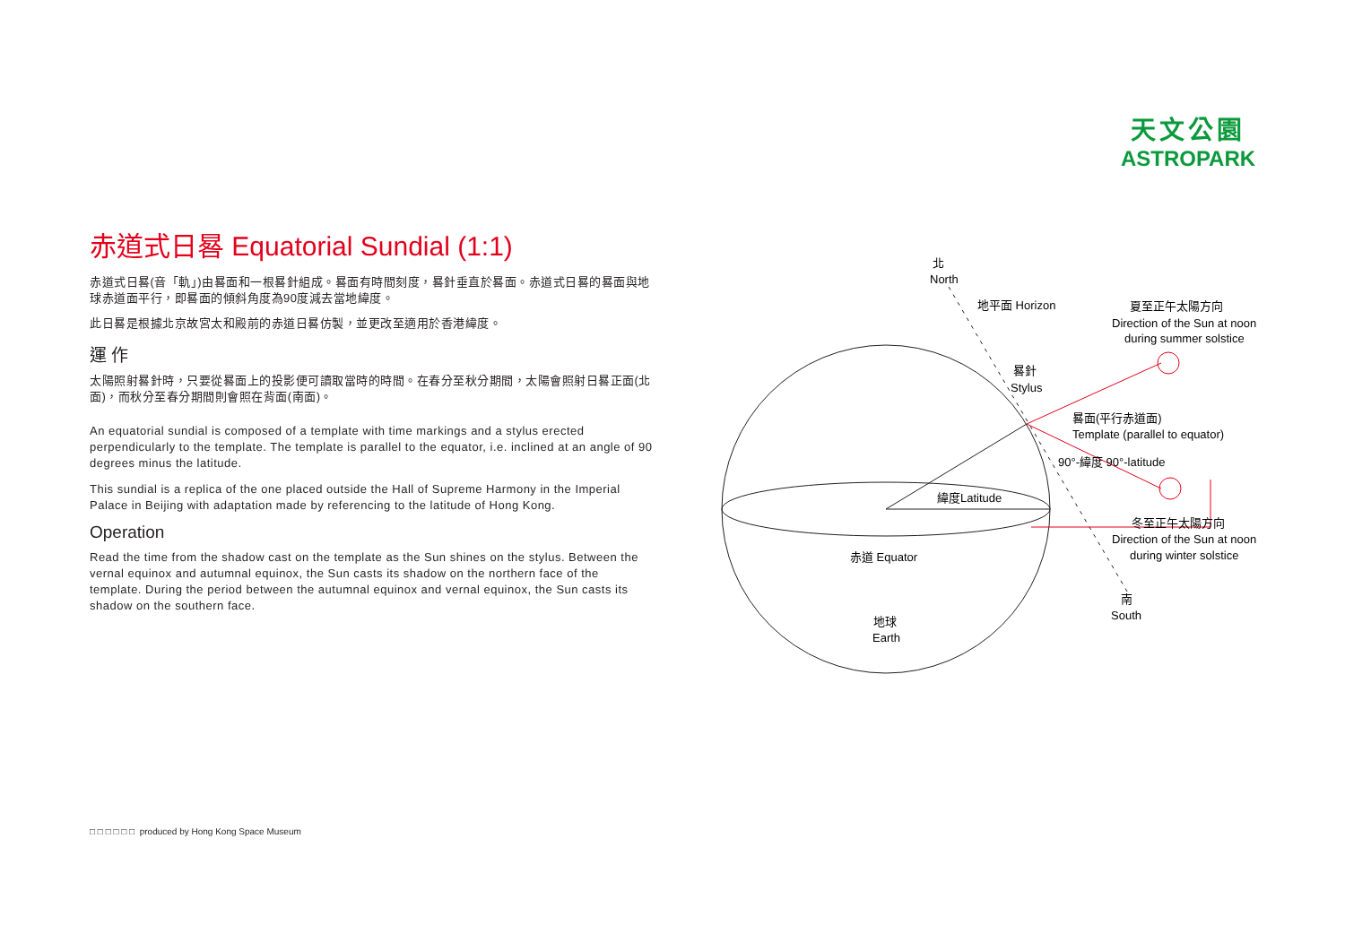天文公園
ASTROPARK
赤道式日晷 Equatorial Sundial (1:1)
赤道式日晷(音「軌」)由晷面和一根晷針組成。晷面有時間刻度，晷針垂直於晷面。赤道式日晷的晷面與地球赤道面平行，即晷面的傾斜角度為90度減去當地緯度。
此日晷是根據北京故宮太和殿前的赤道日晷仿製，並更改至適用於香港緯度。
運 作
太陽照射晷針時，只要從晷面上的投影便可讀取當時的時間。在春分至秋分期間，太陽會照射日晷正面(北面)，而秋分至春分期間則會照在背面(南面)。
An equatorial sundial is composed of a template with time markings and a stylus erected perpendicularly to the template. The template is parallel to the equator, i.e. inclined at an angle of 90 degrees minus the latitude.
This sundial is a replica of the one placed outside the Hall of Supreme Harmony in the Imperial Palace in Beijing with adaptation made by referencing to the latitude of Hong Kong.
Operation
Read the time from the shadow cast on the template as the Sun shines on the stylus. Between the vernal equinox and autumnal equinox, the Sun casts its shadow on the northern face of the template. During the period between the autumnal equinox and vernal equinox, the Sun casts its shadow on the southern face.
北
North
地平面 Horizon
晷針
Stylus
夏至正午太陽方向
Direction of the Sun at noon
during summer solstice
晷面(平行赤道面)
Template (parallel to equator)
緯度Latitude
90°-緯度 90°-latitude
冬至正午太陽方向
Direction of the Sun at noon
during winter solstice
赤道 Equator
南
South
地球
Earth
□ □ □ □ □ □ produced by Hong Kong Space Museum